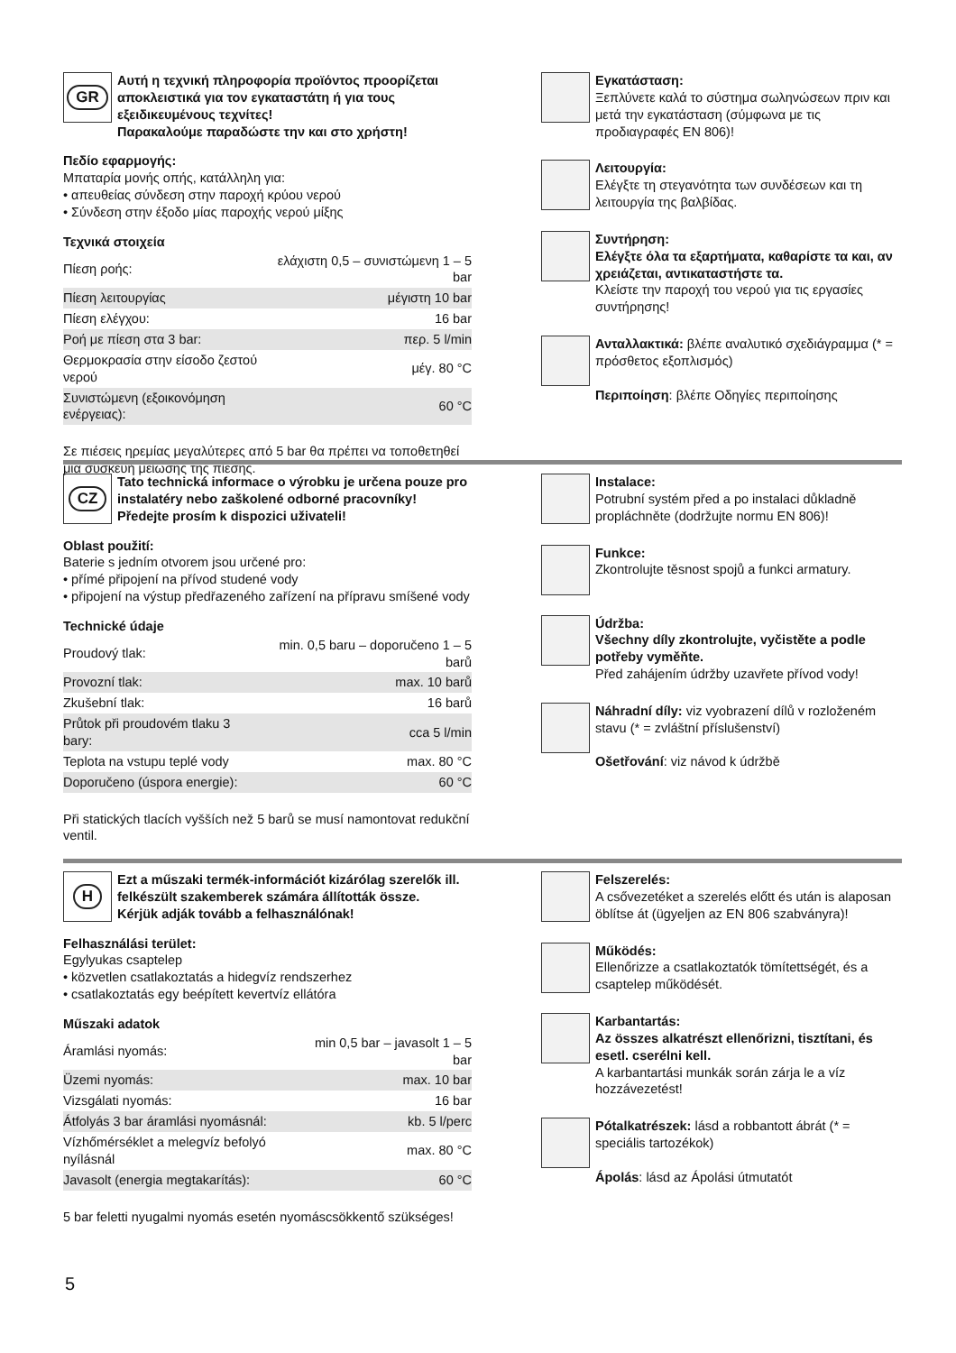GR
Αυτή η τεχνική πληροφορία προϊόντος προορίζεται αποκλειστικά για τον εγκαταστάτη ή για τους εξειδικευμένους τεχνίτες!
Παρακαλούμε παραδώστε την και στο χρήστη!
Πεδίο εφαρμογής:
Μπαταρία μονής οπής, κατάλληλη για:
• απευθείας σύνδεση στην παροχή κρύου νερού
• Σύνδεση στην έξοδο μίας παροχής νερού μίξης
Τεχνικά στοιχεία
| Πίεση ροής: | ελάχιστη 0,5 – συνιστώμενη 1 – 5 bar |
| Πίεση λειτουργίας | μέγιστη 10 bar |
| Πίεση ελέγχου: | 16 bar |
| Ροή με πίεση στα 3 bar: | περ. 5 l/min |
| Θερμοκρασία στην είσοδο ζεστού νερού | μέγ. 80 °C |
| Συνιστώμενη (εξοικονόμηση ενέργειας): | 60 °C |
Σε πιέσεις ηρεμίας μεγαλύτερες από 5 bar θα πρέπει να τοποθετηθεί μια συσκευή μείωσης της πίεσης.
Εγκατάσταση:
Ξεπλύνετε καλά το σύστημα σωληνώσεων πριν και μετά την εγκατάσταση (σύμφωνα με τις προδιαγραφές EN 806)!
Λειτουργία:
Ελέγξτε τη στεγανότητα των συνδέσεων και τη λειτουργία της βαλβίδας.
Συντήρηση:
Ελέγξτε όλα τα εξαρτήματα, καθαρίστε τα και, αν χρειάζεται, αντικαταστήστε τα.
Κλείστε την παροχή του νερού για τις εργασίες συντήρησης!
Ανταλλακτικά: βλέπε αναλυτικό σχεδιάγραμμα (* = πρόσθετος εξοπλισμός)
Περιποίηση: βλέπε Οδηγίες περιποίησης
CZ
Tato technická informace o výrobku je určena pouze pro instalatéry nebo zaškolené odborné pracovníky!
Předejte prosím k dispozici uživateli!
Oblast použití:
Baterie s jedním otvorem jsou určené pro:
• přímé připojení na přívod studené vody
• připojení na výstup předřazeného zařízení na přípravu smíšené vody
Technické údaje
| Proudový tlak: | min. 0,5 baru – doporučeno 1 – 5 barů |
| Provozní tlak: | max. 10 barů |
| Zkušební tlak: | 16 barů |
| Průtok při proudovém tlaku 3 bary: | cca 5 l/min |
| Teplota na vstupu teplé vody | max. 80 °C |
| Doporučeno (úspora energie): | 60 °C |
Při statických tlacích vyšších než 5 barů se musí namontovat redukční ventil.
Instalace:
Potrubní systém před a po instalaci důkladně propláchněte (dodržujte normu EN 806)!
Funkce:
Zkontrolujte těsnost spojů a funkci armatury.
Údržba:
Všechny díly zkontrolujte, vyčistěte a podle potřeby vyměňte.
Před zahájením údržby uzavřete přívod vody!
Náhradní díly: viz vyobrazení dílů v rozloženém stavu (* = zvláštní příslušenství)
Ošetřování: viz návod k údržbě
H
Ezt a műszaki termék-információt kizárólag szerelők ill. felkészült szakemberek számára állították össze.
Kérjük adják tovább a felhasználónak!
Felhasználási terület:
Egylyukas csaptelep
• közvetlen csatlakoztatás a hidegvíz rendszerhez
• csatlakoztatás egy beépített kevertvíz ellátóra
Műszaki adatok
| Áramlási nyomás: | min 0,5 bar – javasolt 1 – 5 bar |
| Üzemi nyomás: | max. 10 bar |
| Vizsgálati nyomás: | 16 bar |
| Átfolyás 3 bar áramlási nyomásnál: | kb. 5 l/perc |
| Vízhőmérséklet a melegvíz befolyó nyílásnál | max. 80 °C |
| Javasolt (energia megtakarítás): | 60 °C |
5 bar feletti nyugalmi nyomás esetén nyomáscsökkentő szükséges!
Felszerelés:
A csővezetéket a szerelés előtt és után is alaposan öblítse át (ügyeljen az EN 806 szabványra)!
Működés:
Ellenőrizze a csatlakoztatók tömítettségét, és a csaptelep működését.
Karbantartás:
Az összes alkatrészt ellenőrizni, tisztítani, és esetl. cserélni kell.
A karbantartási munkák során zárja le a víz hozzávezetést!
Pótalkatrészek: lásd a robbantott ábrát (* = speciális tartozékok)
Ápolás: lásd az Ápolási útmutatót
5